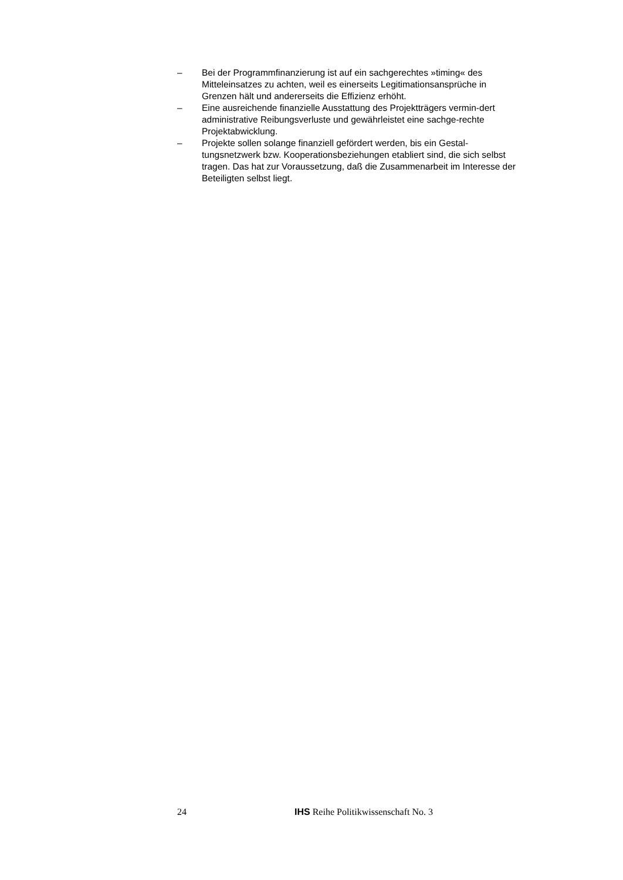– Bei der Programmfinanzierung ist auf ein sachgerechtes »timing« des Mitteleinsatzes zu achten, weil es einerseits Legitimationsansprüche in Grenzen hält und andererseits die Effizienz erhöht.
– Eine ausreichende finanzielle Ausstattung des Projektträgers vermin-dert administrative Reibungsverluste und gewährleistet eine sachge-rechte Projektabwicklung.
– Projekte sollen solange finanziell gefördert werden, bis ein Gestal-tungsnetzwerk bzw. Kooperationsbeziehungen etabliert sind, die sich selbst tragen. Das hat zur Voraussetzung, daß die Zusammenarbeit im Interesse der Beteiligten selbst liegt.
24 IHS Reihe Politikwissenschaft No. 3